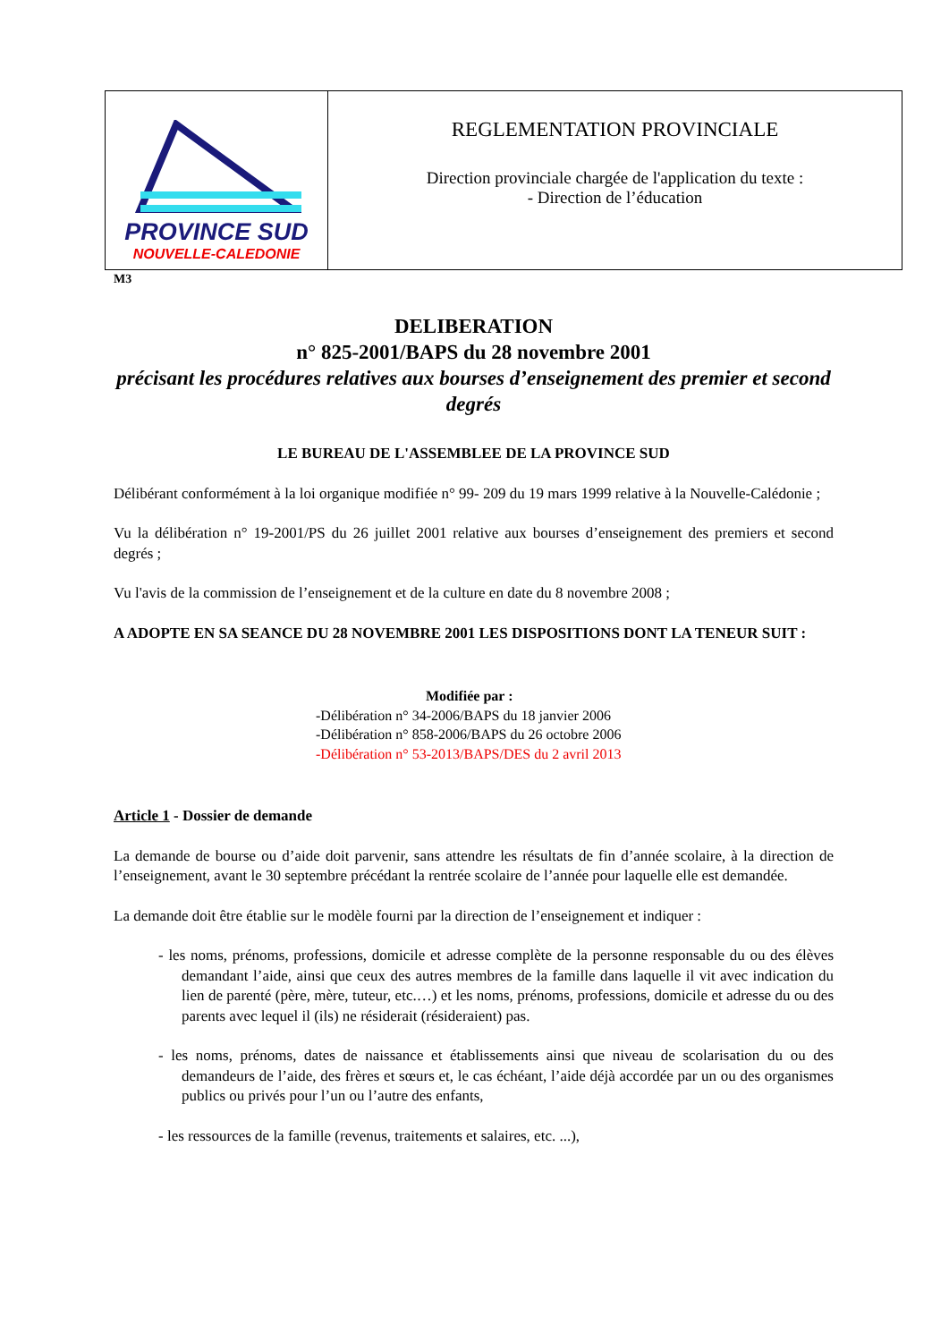PROVINCE SUD
NOUVELLE-CALEDONIE
REGLEMENTATION PROVINCIALE
Direction provinciale chargée de l'application du texte :
- Direction de l’éducation
M3
DELIBERATION
n° 825-2001/BAPS du 28 novembre 2001
précisant les procédures relatives aux bourses d’enseignement des premier et second degrés
LE BUREAU DE L'ASSEMBLEE DE LA PROVINCE SUD
Délibérant conformément à la loi organique modifiée n° 99- 209 du 19 mars 1999 relative à la Nouvelle-Calédonie ;
Vu la délibération n° 19-2001/PS du 26 juillet 2001 relative aux bourses d’enseignement des premiers et second degrés ;
Vu l'avis de la commission de l’enseignement et de la culture en date du 8 novembre 2008 ;
A ADOPTE EN SA SEANCE DU 28 NOVEMBRE 2001 LES DISPOSITIONS DONT LA TENEUR SUIT :
Modifiée par :
-Délibération n° 34-2006/BAPS du 18 janvier 2006
-Délibération n° 858-2006/BAPS du 26 octobre 2006
-Délibération n° 53-2013/BAPS/DES du 2 avril 2013
Article 1 - Dossier de demande
La demande de bourse ou d’aide doit parvenir, sans attendre les résultats de fin d’année scolaire, à la direction de l’enseignement, avant le 30 septembre précédant la rentrée scolaire de l’année pour laquelle elle est demandée.
La demande doit être établie sur le modèle fourni par la direction de l’enseignement et indiquer :
- les noms, prénoms, professions, domicile et adresse complète de la personne responsable du ou des élèves demandant l’aide, ainsi que ceux des autres membres de la famille dans laquelle il vit avec indication du lien de parenté (père, mère, tuteur, etc.…) et les noms, prénoms, professions, domicile et adresse du ou des parents avec lequel il (ils) ne résiderait (résideraient) pas.
- les noms, prénoms, dates de naissance et établissements ainsi que niveau de scolarisation du ou des demandeurs de l’aide, des frères et sœurs et, le cas échéant, l’aide déjà accordée par un ou des organismes publics ou privés pour l’un ou l’autre des enfants,
- les ressources de la famille (revenus, traitements et salaires, etc. ...),